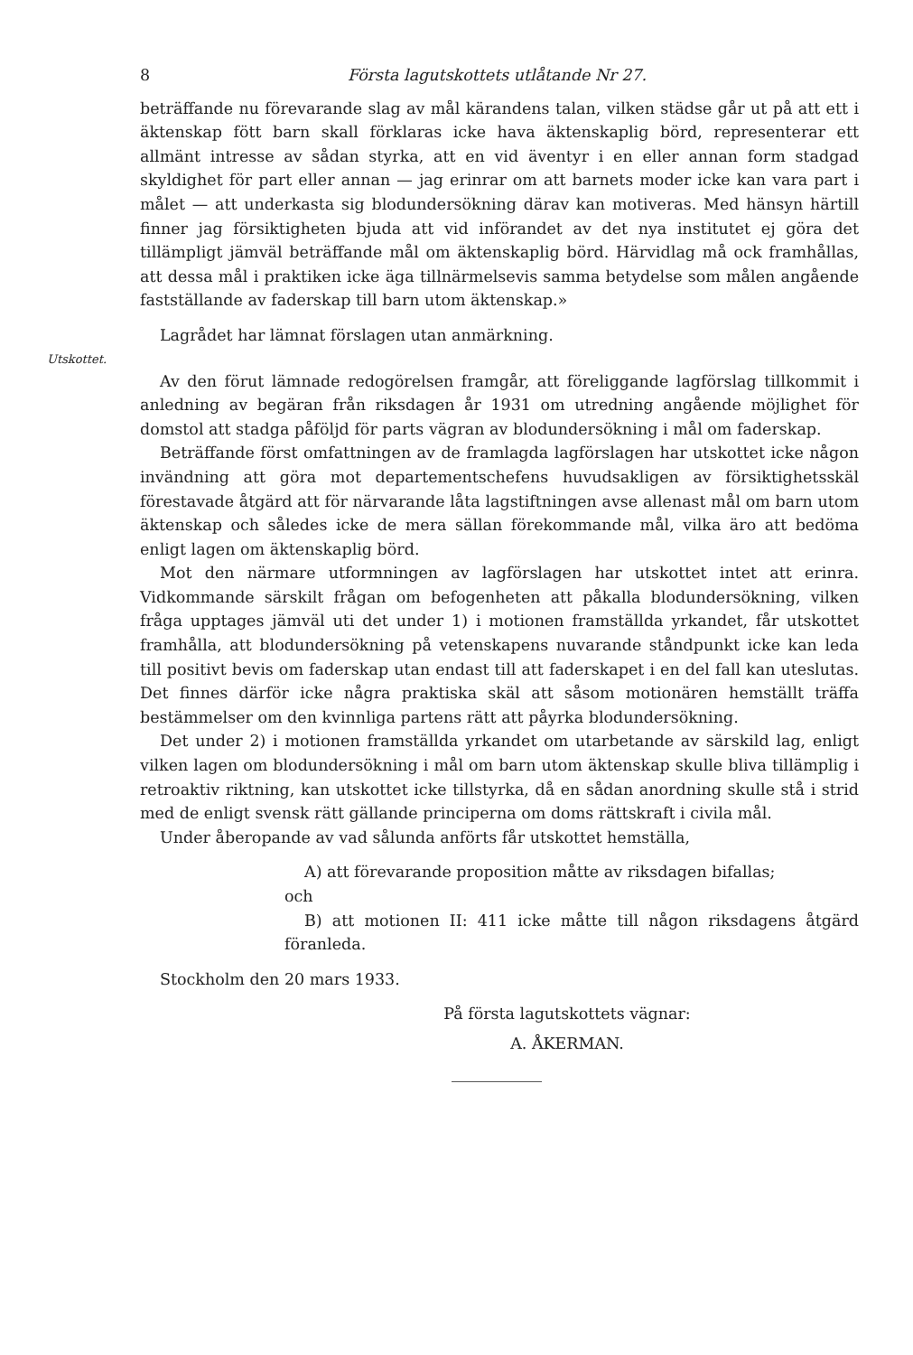8 Första lagutskottets utlåtande Nr 27.
beträffande nu förevarande slag av mål kärandens talan, vilken städse går ut på att ett i äktenskap fött barn skall förklaras icke hava äktenskaplig börd, representerar ett allmänt intresse av sådan styrka, att en vid äventyr i en eller annan form stadgad skyldighet för part eller annan — jag erinrar om att barnets moder icke kan vara part i målet — att underkasta sig blodundersökning därav kan motiveras. Med hänsyn härtill finner jag försiktigheten bjuda att vid införandet av det nya institutet ej göra det tillämpligt jämväl beträffande mål om äktenskaplig börd. Härvidlag må ock framhållas, att dessa mål i praktiken icke äga tillnärmelsevis samma betydelse som målen angående fastställande av faderskap till barn utom äktenskap.»
Lagrådet har lämnat förslagen utan anmärkning.
Utskottet.
Av den förut lämnade redogörelsen framgår, att föreliggande lagförslag tillkommit i anledning av begäran från riksdagen år 1931 om utredning angående möjlighet för domstol att stadga påföljd för parts vägran av blodundersökning i mål om faderskap.
Beträffande först omfattningen av de framlagda lagförslagen har utskottet icke någon invändning att göra mot departementschefens huvudsakligen av försiktighetsskäl förestavade åtgärd att för närvarande låta lagstiftningen avse allenast mål om barn utom äktenskap och således icke de mera sällan förekommande mål, vilka äro att bedöma enligt lagen om äktenskaplig börd.
Mot den närmare utformningen av lagförslagen har utskottet intet att erinra. Vidkommande särskilt frågan om befogenheten att påkalla blodundersökning, vilken fråga upptages jämväl uti det under 1) i motionen framställda yrkandet, får utskottet framhålla, att blodundersökning på vetenskapens nuvarande ståndpunkt icke kan leda till positivt bevis om faderskap utan endast till att faderskapet i en del fall kan uteslutas. Det finnes därför icke några praktiska skäl att såsom motionären hemställt träffa bestämmelser om den kvinnliga partens rätt att påyrka blodundersökning.
Det under 2) i motionen framställda yrkandet om utarbetande av särskild lag, enligt vilken lagen om blodundersökning i mål om barn utom äktenskap skulle bliva tillämplig i retroaktiv riktning, kan utskottet icke tillstyrka, då en sådan anordning skulle stå i strid med de enligt svensk rätt gällande principerna om doms rättskraft i civila mål.
Under åberopande av vad sålunda anförts får utskottet hemställa,
A) att förevarande proposition måtte av riksdagen bifallas;
och
B) att motionen II: 411 icke måtte till någon riksdagens åtgärd föranleda.
Stockholm den 20 mars 1933.
På första lagutskottets vägnar:
A. ÅKERMAN.